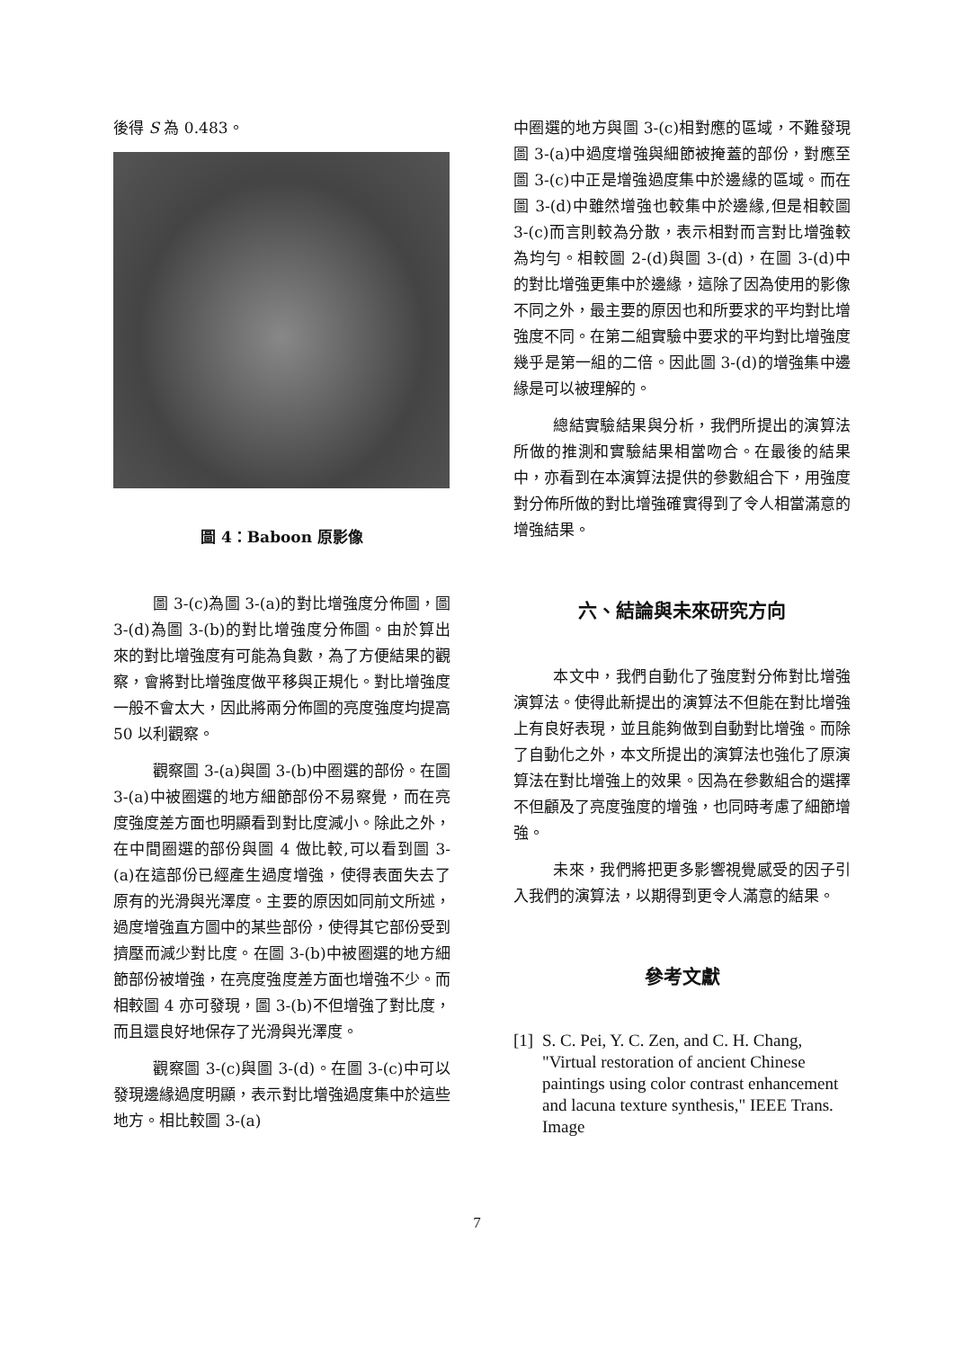後得 S 為 0.483。
圖 4：Baboon 原影像
圖 3-(c)為圖 3-(a)的對比增強度分佈圖，圖 3-(d)為圖 3-(b)的對比增強度分佈圖。由於算出來的對比增強度有可能為負數，為了方便結果的觀察，會將對比增強度做平移與正規化。對比增強度一般不會太大，因此將兩分佈圖的亮度強度均提高 50 以利觀察。
觀察圖 3-(a)與圖 3-(b)中圈選的部份。在圖 3-(a)中被圈選的地方細節部份不易察覺，而在亮度強度差方面也明顯看到對比度減小。除此之外，在中間圈選的部份與圖 4 做比較,可以看到圖 3-(a)在這部份已經產生過度增強，使得表面失去了原有的光滑與光澤度。主要的原因如同前文所述，過度增強直方圖中的某些部份，使得其它部份受到擠壓而減少對比度。在圖 3-(b)中被圈選的地方細節部份被增強，在亮度強度差方面也增強不少。而相較圖 4 亦可發現，圖 3-(b)不但增強了對比度，而且還良好地保存了光滑與光澤度。
觀察圖 3-(c)與圖 3-(d)。在圖 3-(c)中可以發現邊緣過度明顯，表示對比增強過度集中於這些地方。相比較圖 3-(a)
中圈選的地方與圖 3-(c)相對應的區域，不難發現圖 3-(a)中過度增強與細節被掩蓋的部份，對應至圖 3-(c)中正是增強過度集中於邊緣的區域。而在圖 3-(d)中雖然增強也較集中於邊緣,但是相較圖 3-(c)而言則較為分散，表示相對而言對比增強較為均勻。相較圖 2-(d)與圖 3-(d)，在圖 3-(d)中的對比增強更集中於邊緣，這除了因為使用的影像不同之外，最主要的原因也和所要求的平均對比增強度不同。在第二組實驗中要求的平均對比增強度幾乎是第一組的二倍。因此圖 3-(d)的增強集中邊緣是可以被理解的。
總結實驗結果與分析，我們所提出的演算法所做的推測和實驗結果相當吻合。在最後的結果中，亦看到在本演算法提供的參數組合下，用強度對分佈所做的對比增強確實得到了令人相當滿意的增強結果。
六、結論與未來研究方向
本文中，我們自動化了強度對分佈對比增強演算法。使得此新提出的演算法不但能在對比增強上有良好表現，並且能夠做到自動對比增強。而除了自動化之外，本文所提出的演算法也強化了原演算法在對比增強上的效果。因為在參數組合的選擇不但顧及了亮度強度的增強，也同時考慮了細節增強。
未來，我們將把更多影響視覺感受的因子引入我們的演算法，以期得到更令人滿意的結果。
參考文獻
[1] S. C. Pei, Y. C. Zen, and C. H. Chang, "Virtual restoration of ancient Chinese paintings using color contrast enhancement and lacuna texture synthesis," IEEE Trans. Image
7